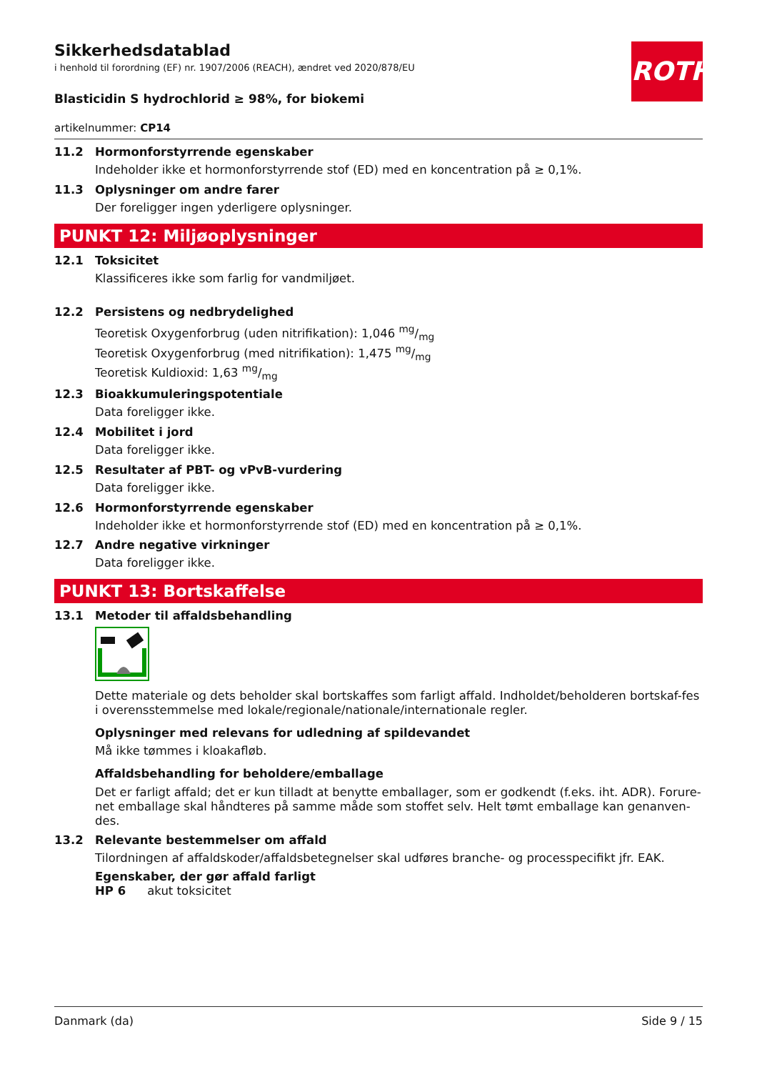ROTH
Sikkerhedsdatablad
i henhold til forordning (EF) nr. 1907/2006 (REACH), ændret ved 2020/878/EU
Blasticidin S hydrochlorid ≥ 98%, for biokemi
artikelnummer: CP14
11.2 Hormonforstyrrende egenskaber
Indeholder ikke et hormonforstyrrende stof (ED) med en koncentration på ≥ 0,1%.
11.3 Oplysninger om andre farer
Der foreligger ingen yderligere oplysninger.
PUNKT 12: Miljøoplysninger
12.1 Toksicitet
Klassificeres ikke som farlig for vandmiljøet.
12.2 Persistens og nedbrydelighed
Teoretisk Oxygenforbrug (uden nitrifikation): 1,046 mg/mg
Teoretisk Oxygenforbrug (med nitrifikation): 1,475 mg/mg
Teoretisk Kuldioxid: 1,63 mg/mg
12.3 Bioakkumuleringspotentiale
Data foreligger ikke.
12.4 Mobilitet i jord
Data foreligger ikke.
12.5 Resultater af PBT- og vPvB-vurdering
Data foreligger ikke.
12.6 Hormonforstyrrende egenskaber
Indeholder ikke et hormonforstyrrende stof (ED) med en koncentration på ≥ 0,1%.
12.7 Andre negative virkninger
Data foreligger ikke.
PUNKT 13: Bortskaffelse
13.1 Metoder til affaldsbehandling
Dette materiale og dets beholder skal bortskaffes som farligt affald. Indholdet/beholderen bortskaf-fes i overensstemmelse med lokale/regionale/nationale/internationale regler.
Oplysninger med relevans for udledning af spildevandet
Må ikke tømmes i kloakafløb.
Affaldsbehandling for beholdere/emballage
Det er farligt affald; det er kun tilladt at benytte emballager, som er godkendt (f.eks. iht. ADR). Forure-net emballage skal håndteres på samme måde som stoffet selv. Helt tømt emballage kan genanven-des.
13.2 Relevante bestemmelser om affald
Tilordningen af affaldskoder/affaldsbetegnelser skal udføres branche- og processpecifikt jfr. EAK.
Egenskaber, der gør affald farligt
HP 6 akut toksicitet
Danmark (da) Side 9 / 15